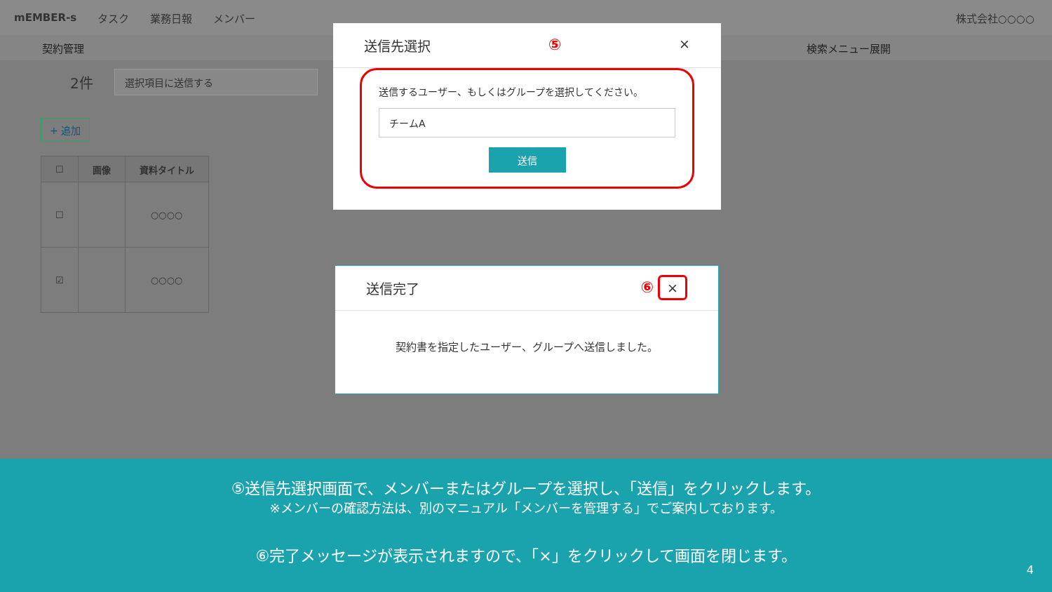mEMBER-s タスク 業務日報 メンバー 株式会社○○○○
契約管理 検索メニュー展開
2件
選択項目に送信する
+ 追加
| ☐ | 画像 | 資料タイトル |
| --- | --- | --- |
| ☐ | | ○○○○ |
| ☑ | | ○○○○ |
送信先選択 ⑤ ×
送信するユーザー、もしくはグループを選択してください。
チームA
送信
送信完了 ⑥ ×
契約書を指定したユーザー、グループへ送信しました。
⑤送信先選択画面で、メンバーまたはグループを選択し、「送信」をクリックします。
※メンバーの確認方法は、別のマニュアル「メンバーを管理する」でご案内しております。
⑥完了メッセージが表示されますので、「×」をクリックして画面を閉じます。
4